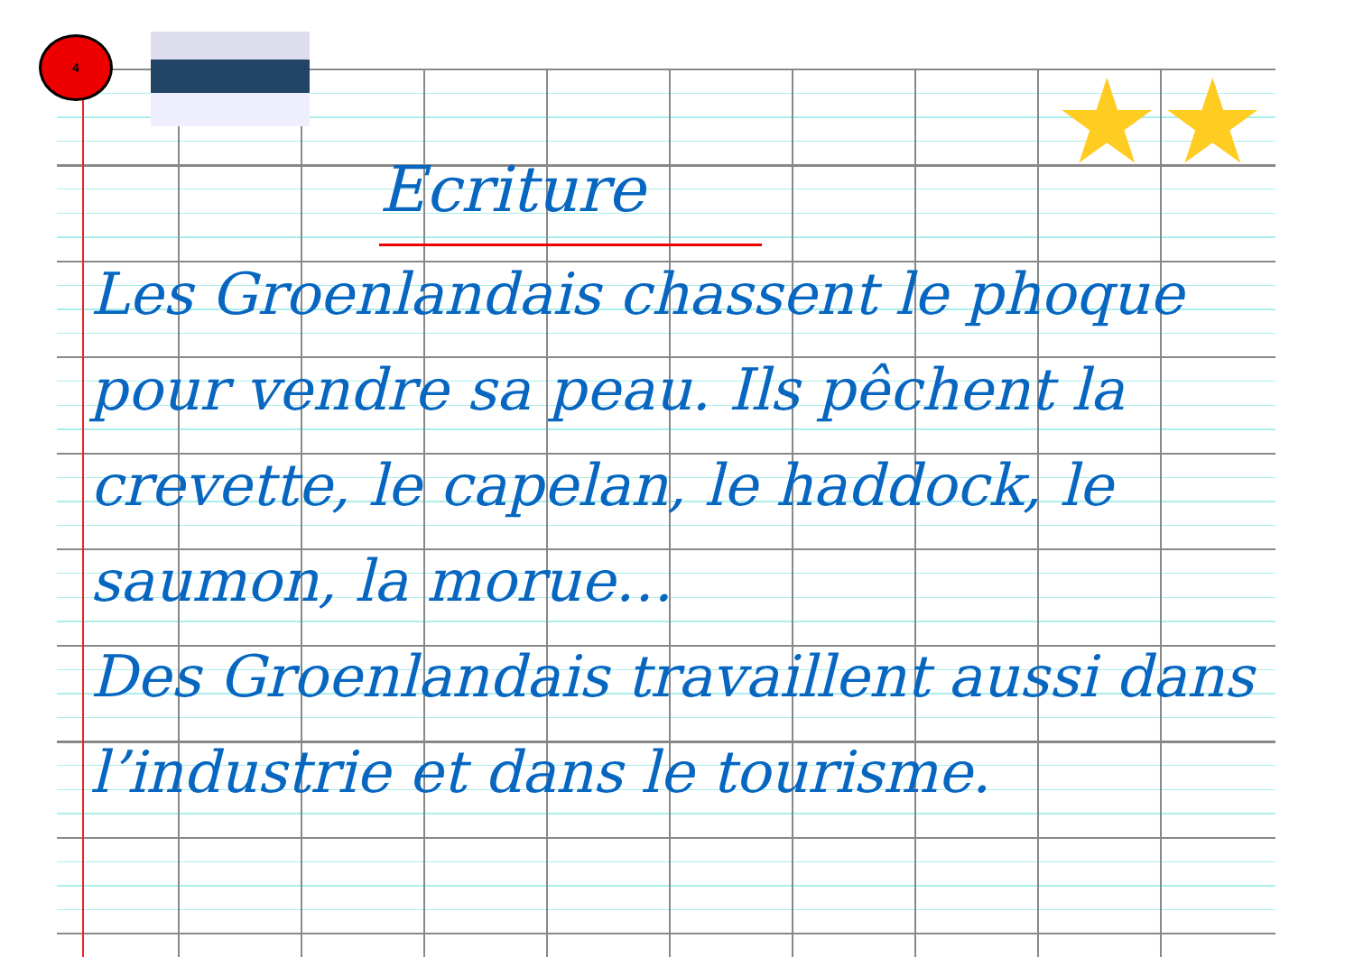4
★★
Ecriture
Les Groenlandais chassent le phoque pour vendre sa peau. Ils pêchent la crevette, le capelan, le haddock, le saumon, la morue…
Des Groenlandais travaillent aussi dans l’industrie et dans le tourisme.